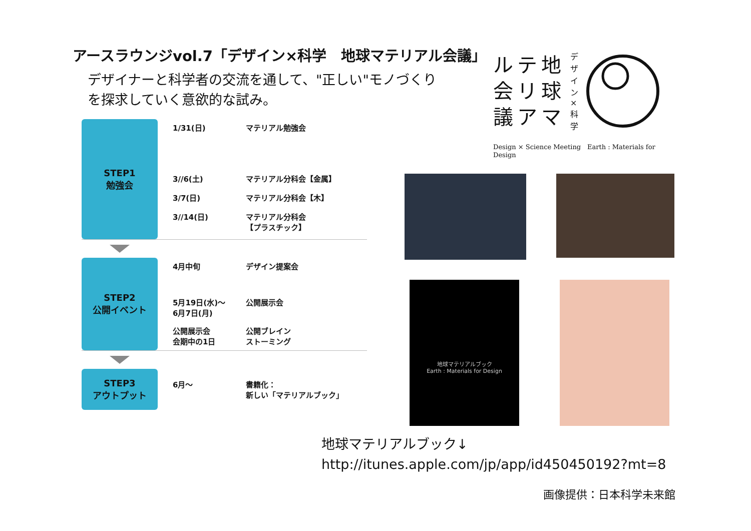アースラウンジvol.7「デザイン×科学　地球マテリアル会議」
デザイナーと科学者の交流を通して、"正しい"モノづくり
を探求していく意欲的な試み。
STEP1
勉強会
| 1/31(日) | マテリアル勉強会 |
| 3//6(土) | マテリアル分科会【金属】 |
| 3/7(日) | マテリアル分科会【木】 |
| 3//14(日) | マテリアル分科会 【プラスチック】 |
STEP2
公開イベント
| 4月中旬 | デザイン提案会 |
| 5月19日(水)〜 6月7日(月) | 公開展示会 |
| 公開展示会 会期中の1日 | 公開ブレイン ストーミング |
STEP3
アウトプット
| 6月〜 | 書籍化： 新しい「マテリアルブック」 |
ルテ地
会リ球
議アマ
デザイン×科学
Design × Science Meeting　Earth : Materials for Design
地球マテリアルブック
Earth : Materials for Design
地球マテリアルブック↓
http://itunes.apple.com/jp/app/id450450192?mt=8
画像提供：日本科学未来館